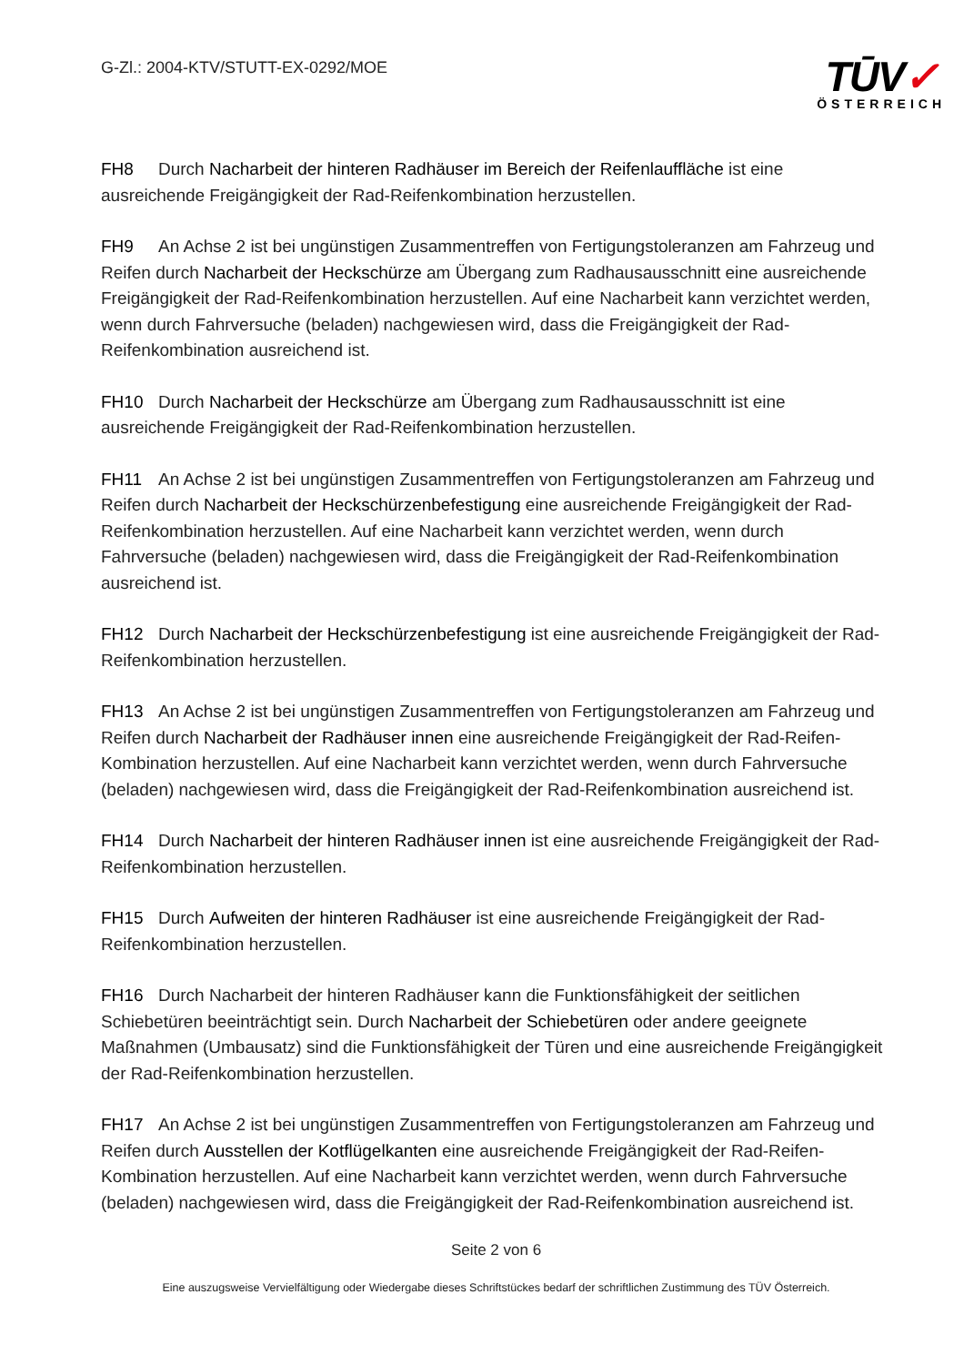G-Zl.: 2004-KTV/STUTT-EX-0292/MOE
TŪV✓
ÖSTERREICH
FH8 Durch Nacharbeit der hinteren Radhäuser im Bereich der Reifenlauffläche ist eine ausreichende Freigängigkeit der Rad-Reifenkombination herzustellen.
FH9 An Achse 2 ist bei ungünstigen Zusammentreffen von Fertigungstoleranzen am Fahrzeug und Reifen durch Nacharbeit der Heckschürze am Übergang zum Radhausausschnitt eine ausreichende Freigängigkeit der Rad-Reifenkombination herzustellen. Auf eine Nacharbeit kann verzichtet werden, wenn durch Fahrversuche (beladen) nachgewiesen wird, dass die Freigängigkeit der Rad-Reifenkombination ausreichend ist.
FH10 Durch Nacharbeit der Heckschürze am Übergang zum Radhausausschnitt ist eine ausreichende Freigängigkeit der Rad-Reifenkombination herzustellen.
FH11 An Achse 2 ist bei ungünstigen Zusammentreffen von Fertigungstoleranzen am Fahrzeug und Reifen durch Nacharbeit der Heckschürzenbefestigung eine ausreichende Freigängigkeit der Rad-Reifenkombination herzustellen. Auf eine Nacharbeit kann verzichtet werden, wenn durch Fahrversuche (beladen) nachgewiesen wird, dass die Freigängigkeit der Rad-Reifenkombination ausreichend ist.
FH12 Durch Nacharbeit der Heckschürzenbefestigung ist eine ausreichende Freigängigkeit der Rad-Reifenkombination herzustellen.
FH13 An Achse 2 ist bei ungünstigen Zusammentreffen von Fertigungstoleranzen am Fahrzeug und Reifen durch Nacharbeit der Radhäuser innen eine ausreichende Freigängigkeit der Rad-Reifen-Kombination herzustellen. Auf eine Nacharbeit kann verzichtet werden, wenn durch Fahrversuche (beladen) nachgewiesen wird, dass die Freigängigkeit der Rad-Reifenkombination ausreichend ist.
FH14 Durch Nacharbeit der hinteren Radhäuser innen ist eine ausreichende Freigängigkeit der Rad-Reifenkombination herzustellen.
FH15 Durch Aufweiten der hinteren Radhäuser ist eine ausreichende Freigängigkeit der Rad-Reifenkombination herzustellen.
FH16 Durch Nacharbeit der hinteren Radhäuser kann die Funktionsfähigkeit der seitlichen Schiebetüren beeinträchtigt sein. Durch Nacharbeit der Schiebetüren oder andere geeignete Maßnahmen (Umbausatz) sind die Funktionsfähigkeit der Türen und eine ausreichende Freigängigkeit der Rad-Reifenkombination herzustellen.
FH17 An Achse 2 ist bei ungünstigen Zusammentreffen von Fertigungstoleranzen am Fahrzeug und Reifen durch Ausstellen der Kotflügelkanten eine ausreichende Freigängigkeit der Rad-Reifen-Kombination herzustellen. Auf eine Nacharbeit kann verzichtet werden, wenn durch Fahrversuche (beladen) nachgewiesen wird, dass die Freigängigkeit der Rad-Reifenkombination ausreichend ist.
Seite 2 von 6
Eine auszugsweise Vervielfältigung oder Wiedergabe dieses Schriftstückes bedarf der schriftlichen Zustimmung des TÜV Österreich.